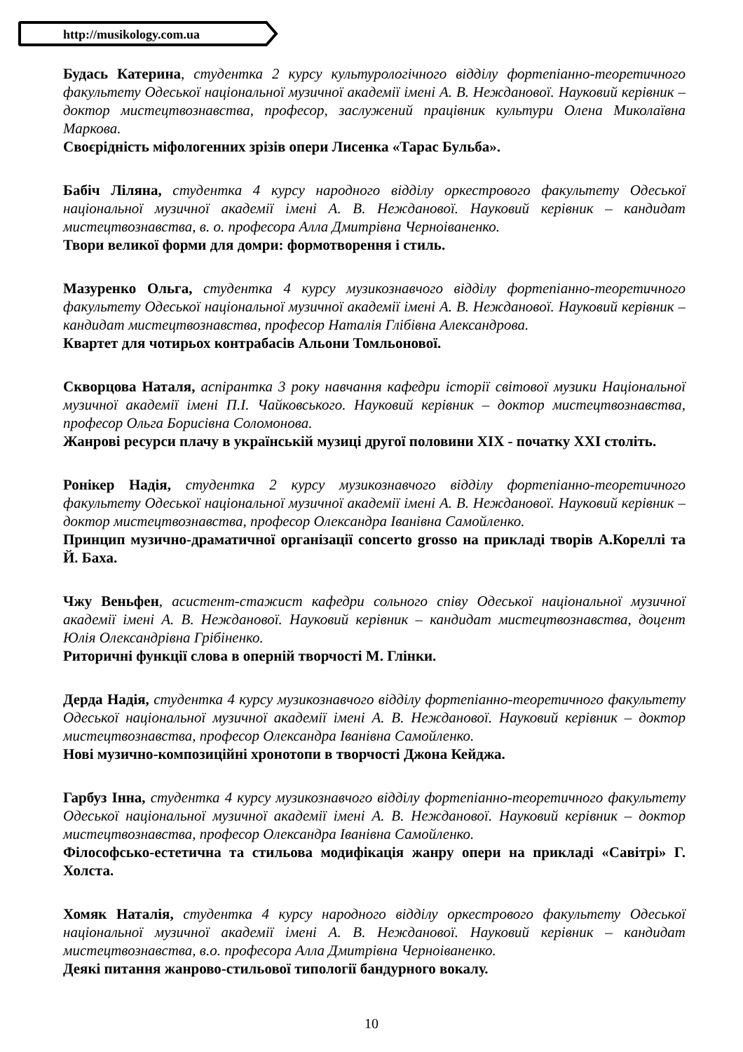http://musikology.com.ua
Будась Катерина, студентка 2 курсу культурологічного відділу фортепіанно-теоретичного факультету Одеської національної музичної академії імені А. В. Нежданової. Науковий керівник – доктор мистецтвознавства, професор, заслужений працівник культури Олена Миколаївна Маркова.
Своєрідність міфологенних зрізів опери Лисенка «Тарас Бульба».
Бабіч Ліляна, студентка 4 курсу народного відділу оркестрового факультету Одеської національної музичної академії імені А. В. Нежданової. Науковий керівник – кандидат мистецтвознавства, в. о. професора Алла Дмитрівна Черноіваненко.
Твори великої форми для домри: формотворення і стиль.
Мазуренко Ольга, студентка 4 курсу музикознавчого відділу фортепіанно-теоретичного факультету Одеської національної музичної академії імені А. В. Нежданової. Науковий керівник – кандидат мистецтвознавства, професор Наталія Глібівна Александрова.
Квартет для чотирьох контрабасів Альони Томльонової.
Скворцова Наталя, аспірантка 3 року навчання кафедри історії світової музики Національної музичної академії імені П.І. Чайковського. Науковий керівник – доктор мистецтвознавства, професор Ольга Борисівна Соломонова.
Жанрові ресурси плачу в українській музиці другої половини XIX - початку XXI століть.
Ронікер Надія, студентка 2 курсу музикознавчого відділу фортепіанно-теоретичного факультету Одеської національної музичної академії імені А. В. Нежданової. Науковий керівник – доктор мистецтвознавства, професор Олександра Іванівна Самойленко.
Принцип музично-драматичної організації concerto grosso на прикладі творів А.Кореллі та Й. Баха.
Чжу Веньфен, асистент-стажист кафедри сольного співу Одеської національної музичної академії імені А. В. Нежданової. Науковий керівник – кандидат мистецтвознавства, доцент Юлія Олександрівна Грібіненко.
Риторичні функції слова в оперній творчості М. Глінки.
Дерда Надія, студентка 4 курсу музикознавчого відділу фортепіанно-теоретичного факультету Одеської національної музичної академії імені А. В. Нежданової. Науковий керівник – доктор мистецтвознавства, професор Олександра Іванівна Самойленко.
Нові музично-композиційні хронотопи в творчості Джона Кейджа.
Гарбуз Інна, студентка 4 курсу музикознавчого відділу фортепіанно-теоретичного факультету Одеської національної музичної академії імені А. В. Нежданової. Науковий керівник – доктор мистецтвознавства, професор Олександра Іванівна Самойленко.
Філософсько-естетична та стильова модифікація жанру опери на прикладі «Савітрі» Г. Холста.
Хомяк Наталія, студентка 4 курсу народного відділу оркестрового факультету Одеської національної музичної академії імені А. В. Нежданової. Науковий керівник – кандидат мистецтвознавства, в.о. професора Алла Дмитрівна Черноіваненко.
Деякі питання жанрово-стильової типології бандурного вокалу.
10